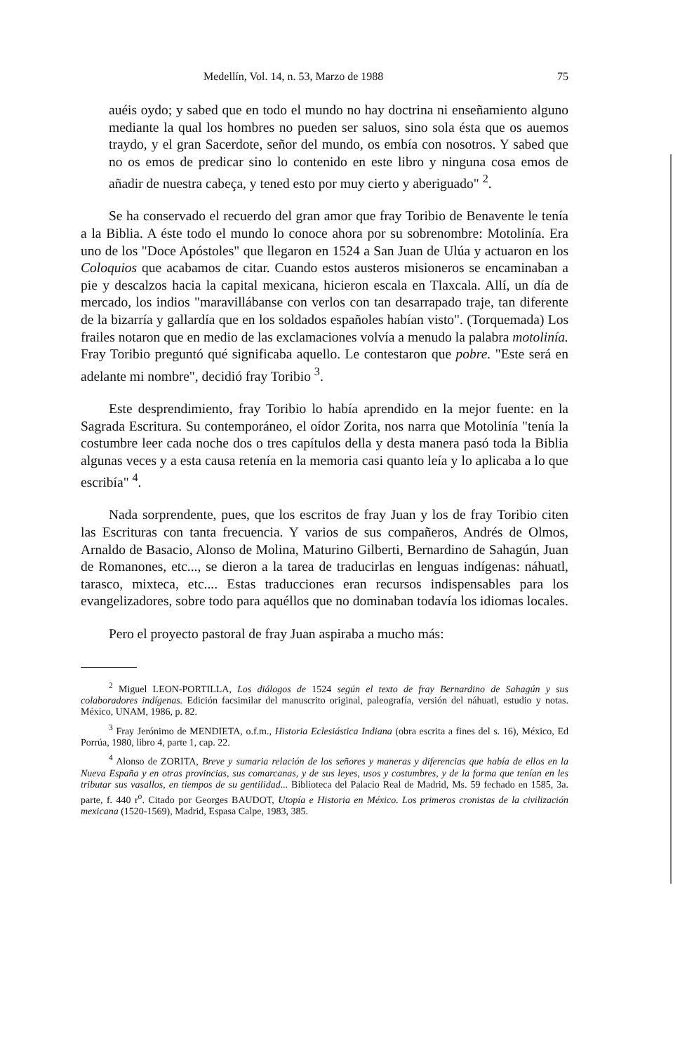Medellín, Vol. 14, n. 53, Marzo de 1988 75
auéis oydo; y sabed que en todo el mundo no hay doctrina ni enseñamiento alguno mediante la qual los hombres no pueden ser saluos, sino sola ésta que os auemos traydo, y el gran Sacerdote, señor del mundo, os embía con nosotros. Y sabed que no os emos de predicar sino lo contenido en este libro y ninguna cosa emos de añadir de nuestra cabeça, y tened esto por muy cierto y aberiguado" <sup>2</sup>.
Se ha conservado el recuerdo del gran amor que fray Toribio de Benavente le tenía a la Biblia. A éste todo el mundo lo conoce ahora por su sobrenombre: Motolinía. Era uno de los "Doce Apóstoles" que llegaron en 1524 a San Juan de Ulúa y actuaron en los Coloquios que acabamos de citar. Cuando estos austeros misioneros se encaminaban a pie y descalzos hacia la capital mexicana, hicieron escala en Tlaxcala. Allí, un día de mercado, los indios "maravillábanse con verlos con tan desarrapado traje, tan diferente de la bizarría y gallardía que en los soldados españoles habían visto". (Torquemada) Los frailes notaron que en medio de las exclamaciones volvía a menudo la palabra motolinía. Fray Toribio preguntó qué significaba aquello. Le contestaron que pobre. "Este será en adelante mi nombre", decidió fray Toribio <sup>3</sup>.
Este desprendimiento, fray Toribio lo había aprendido en la mejor fuente: en la Sagrada Escritura. Su contemporáneo, el oídor Zorita, nos narra que Motolinía "tenía la costumbre leer cada noche dos o tres capítulos della y desta manera pasó toda la Biblia algunas veces y a esta causa retenía en la memoria casi quanto leía y lo aplicaba a lo que escribía" <sup>4</sup>.
Nada sorprendente, pues, que los escritos de fray Juan y los de fray Toribio citen las Escrituras con tanta frecuencia. Y varios de sus compañeros, Andrés de Olmos, Arnaldo de Basacio, Alonso de Molina, Maturino Gilberti, Bernardino de Sahagún, Juan de Romanones, etc..., se dieron a la tarea de traducirlas en lenguas indígenas: náhuatl, tarasco, mixteca, etc.... Estas traducciones eran recursos indispensables para los evangelizadores, sobre todo para aquéllos que no dominaban todavía los idiomas locales.
Pero el proyecto pastoral de fray Juan aspiraba a mucho más:
<sup>2</sup> Miguel LEON-PORTILLA, Los diálogos de 1524 según el texto de fray Bernardino de Sahagún y sus colaboradores indígenas. Edición facsimilar del manuscrito original, paleografía, versión del náhuatl, estudio y notas. México, UNAM, 1986, p. 82.
<sup>3</sup> Fray Jerónimo de MENDIETA, o.f.m., Historia Eclesiástica Indiana (obra escrita a fines del s. 16), México, Ed Porrúa, 1980, libro 4, parte 1, cap. 22.
<sup>4</sup> Alonso de ZORITA, Breve y sumaria relación de los señores y maneras y diferencias que había de ellos en la Nueva España y en otras provincias, sus comarcanas, y de sus leyes, usos y costumbres, y de la forma que tenían en les tributar sus vasallos, en tiempos de su gentilidad... Biblioteca del Palacio Real de Madrid, Ms. 59 fechado en 1585, 3a. parte, f. 440 r<sup>o</sup>. Citado por Georges BAUDOT, Utopía e Historia en México. Los primeros cronistas de la civilización mexicana (1520-1569), Madrid, Espasa Calpe, 1983, 385.